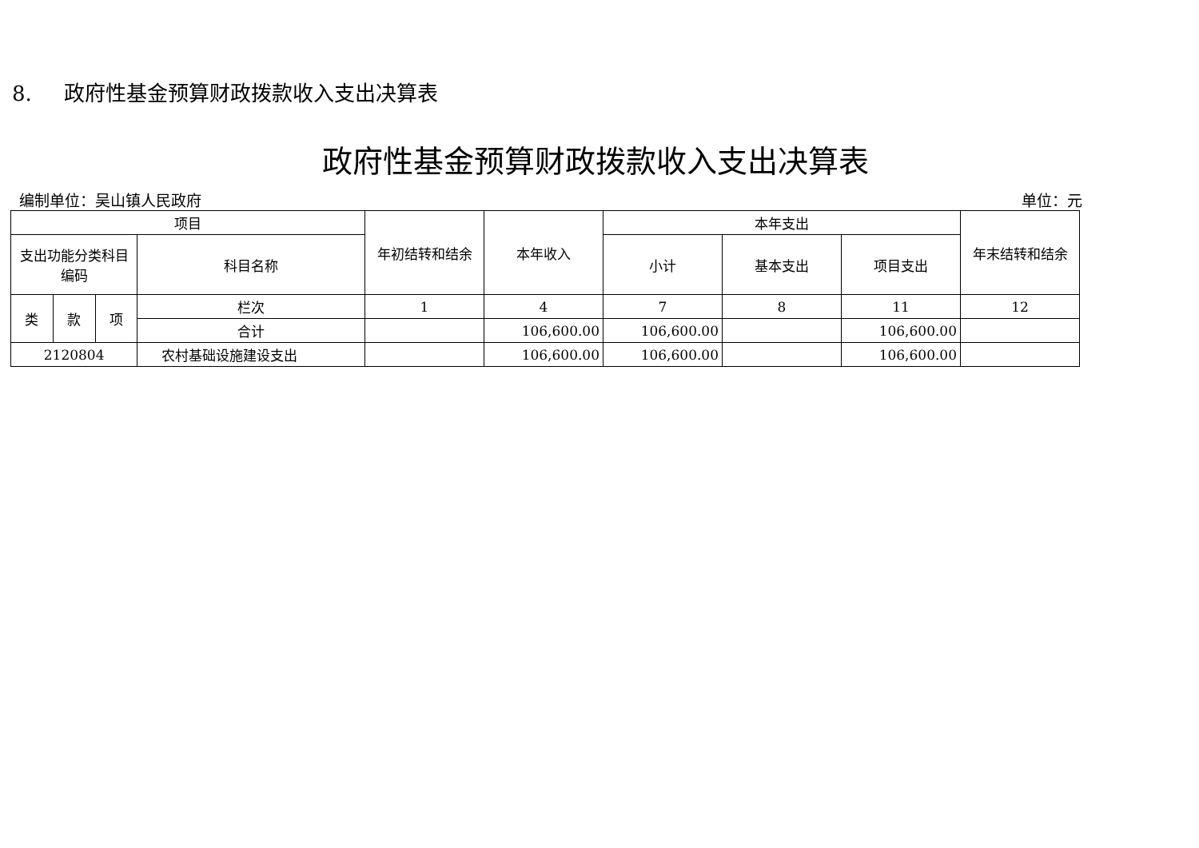8. 政府性基金预算财政拨款收入支出决算表
政府性基金预算财政拨款收入支出决算表
编制单位：吴山镇人民政府 单位：元
| 项目 | | | | 年初结转和结余 | 本年收入 | 本年支出 | | | 年末结转和结余 |
| --- | --- | --- | --- | --- | --- | --- | --- | --- | --- |
| 支出功能分类科目编码 | | | 科目名称 | | | 小计 | 基本支出 | 项目支出 | |
| 类 | 款 | 项 | 栏次 | 1 | 4 | 7 | 8 | 11 | 12 |
| | | | 合计 | | 106,600.00 | 106,600.00 | | 106,600.00 | |
| 2120804 | | | 农村基础设施建设支出 | | 106,600.00 | 106,600.00 | | 106,600.00 | |